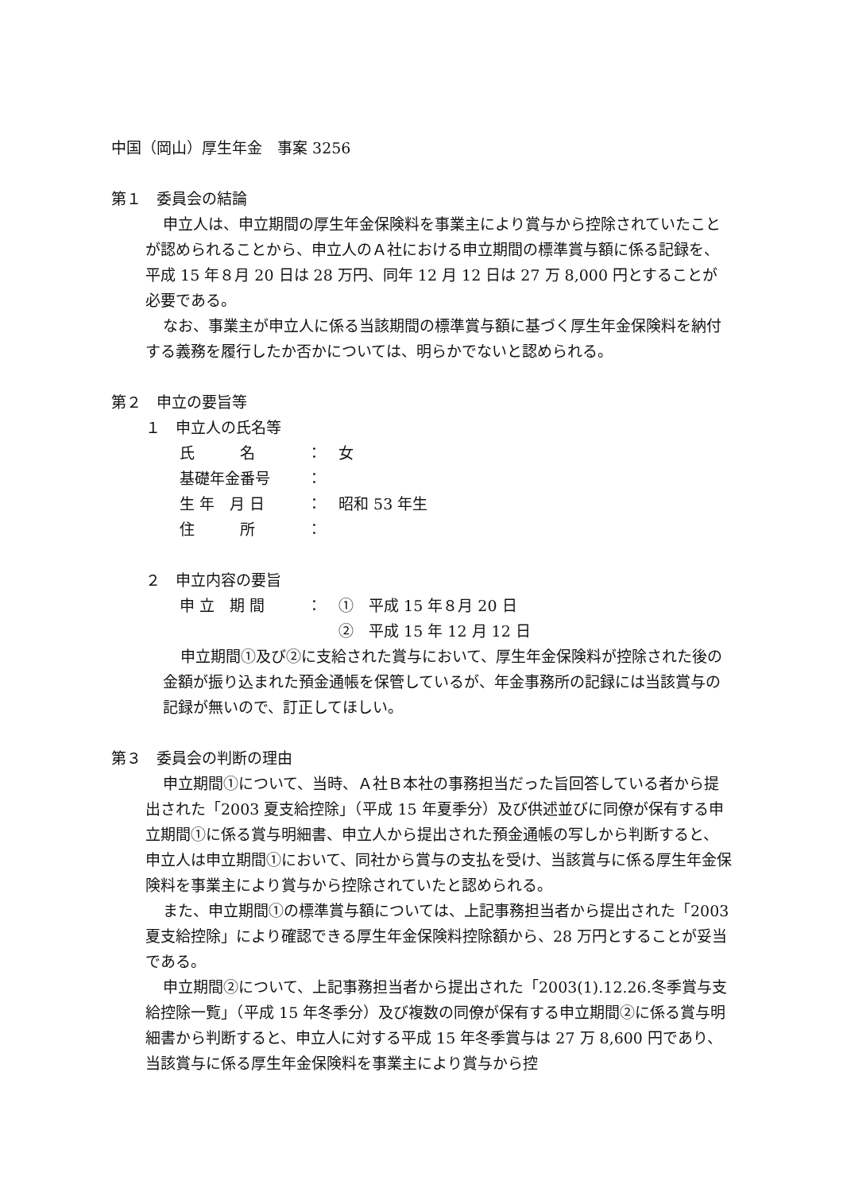中国（岡山）厚生年金　事案 3256
第１　委員会の結論
申立人は、申立期間の厚生年金保険料を事業主により賞与から控除されていたことが認められることから、申立人のＡ社における申立期間の標準賞与額に係る記録を、平成 15 年８月 20 日は 28 万円、同年 12 月 12 日は 27 万 8,000 円とすることが必要である。
なお、事業主が申立人に係る当該期間の標準賞与額に基づく厚生年金保険料を納付する義務を履行したか否かについては、明らかでないと認められる。
第２　申立の要旨等
１　申立人の氏名等
| 氏 名 | ： | 女 |
| 基礎年金番号 | ： | |
| 生 年 月 日 | ： | 昭和 53 年生 |
| 住 所 | ： | |
２　申立内容の要旨
| 申 立 期 間 | ： | ① 平成 15 年８月 20 日 |
| | | ② 平成 15 年 12 月 12 日 |
申立期間①及び②に支給された賞与において、厚生年金保険料が控除された後の金額が振り込まれた預金通帳を保管しているが、年金事務所の記録には当該賞与の記録が無いので、訂正してほしい。
第３　委員会の判断の理由
申立期間①について、当時、Ａ社Ｂ本社の事務担当だった旨回答している者から提出された「2003 夏支給控除」（平成 15 年夏季分）及び供述並びに同僚が保有する申立期間①に係る賞与明細書、申立人から提出された預金通帳の写しから判断すると、申立人は申立期間①において、同社から賞与の支払を受け、当該賞与に係る厚生年金保険料を事業主により賞与から控除されていたと認められる。
また、申立期間①の標準賞与額については、上記事務担当者から提出された「2003 夏支給控除」により確認できる厚生年金保険料控除額から、28 万円とすることが妥当である。
申立期間②について、上記事務担当者から提出された「2003(1).12.26.冬季賞与支給控除一覧」（平成 15 年冬季分）及び複数の同僚が保有する申立期間②に係る賞与明細書から判断すると、申立人に対する平成 15 年冬季賞与は 27 万 8,600 円であり、当該賞与に係る厚生年金保険料を事業主により賞与から控